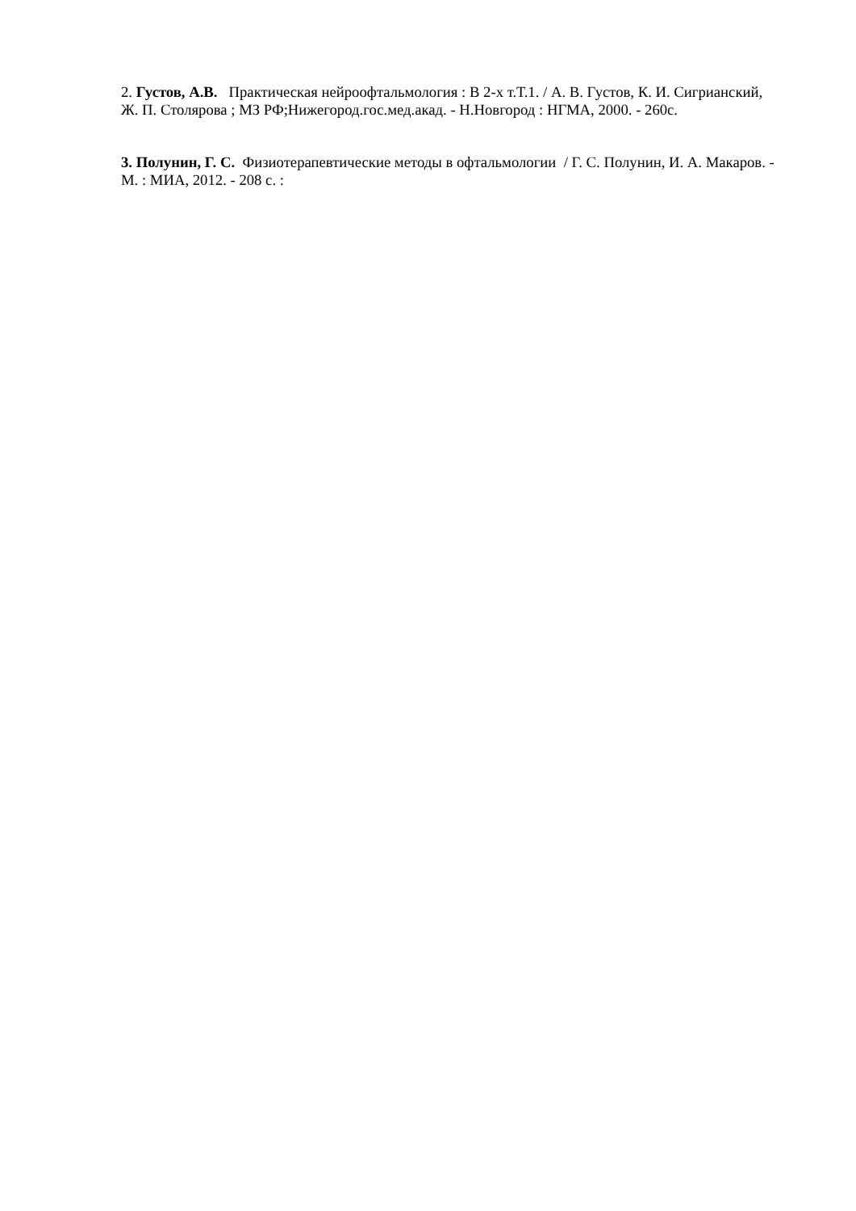2. Густов, А.В. Практическая нейроофтальмология : В 2-х т.Т.1. / А. В. Густов, К. И. Сигрианский, Ж. П. Столярова ; МЗ РФ;Нижегород.гос.мед.акад. - Н.Новгород : НГМА, 2000. - 260с.
3. Полунин, Г. С. Физиотерапевтические методы в офтальмологии / Г. С. Полунин, И. А. Макаров. - М. : МИА, 2012. - 208 с. :